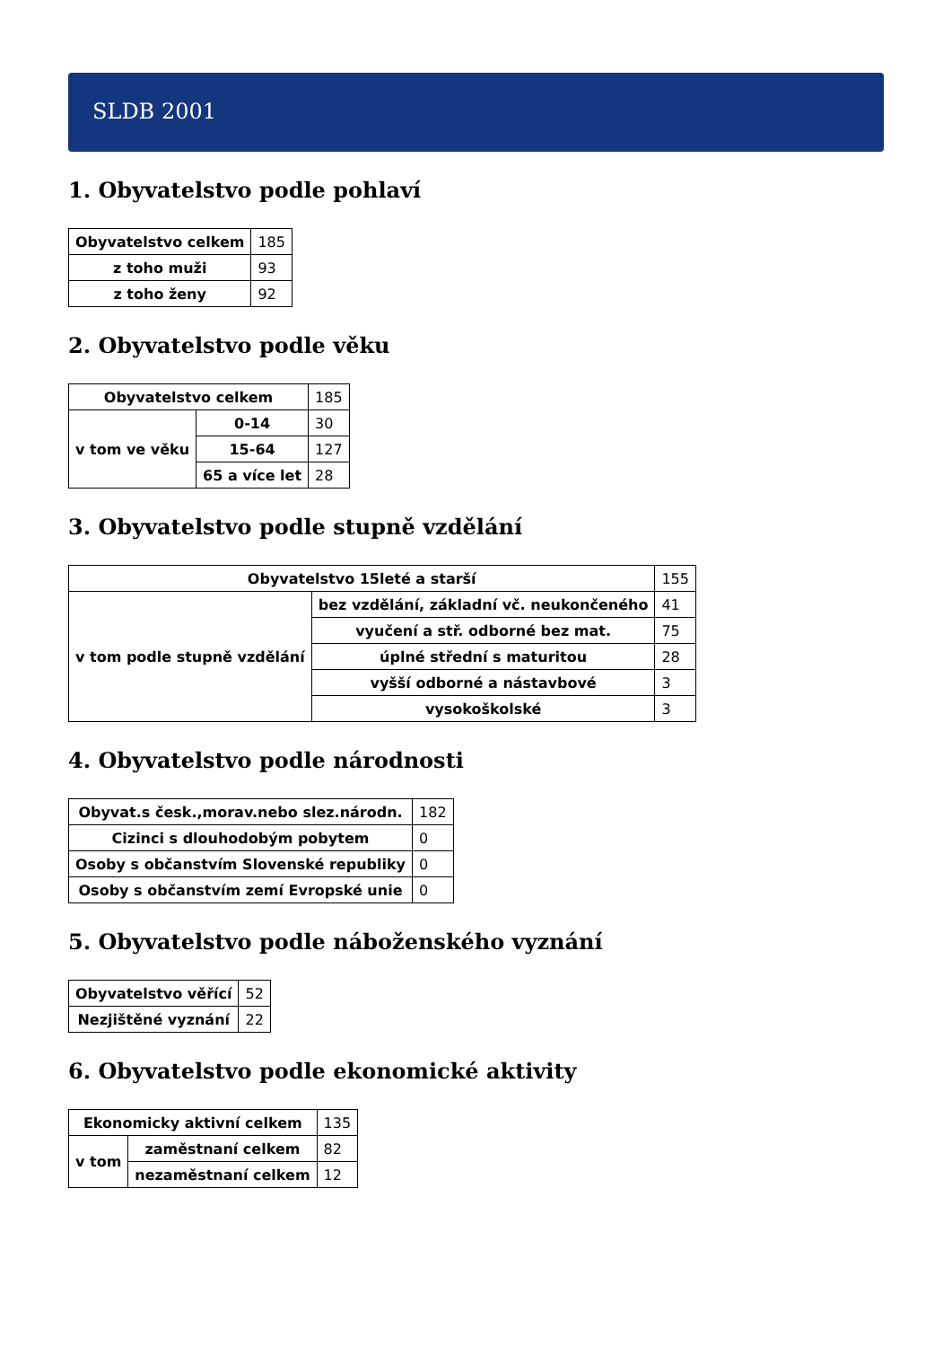SLDB 2001
1. Obyvatelstvo podle pohlaví
| Obyvatelstvo celkem | 185 |
| z toho muži | 93 |
| z toho ženy | 92 |
2. Obyvatelstvo podle věku
| Obyvatelstvo celkem | | 185 |
| v tom ve věku | 0-14 | 30 |
| | 15-64 | 127 |
| | 65 a více let | 28 |
3. Obyvatelstvo podle stupně vzdělání
| Obyvatelstvo 15leté a starší | | 155 |
| v tom podle stupně vzdělání | bez vzdělání, základní vč. neukončeného | 41 |
| | vyučení a stř. odborné bez mat. | 75 |
| | úplné střední s maturitou | 28 |
| | vyšší odborné a nástavbové | 3 |
| | vysokoškolské | 3 |
4. Obyvatelstvo podle národnosti
| Obyvat.s česk.,morav.nebo slez.národn. | 182 |
| Cizinci s dlouhodobým pobytem | 0 |
| Osoby s občanstvím Slovenské republiky | 0 |
| Osoby s občanstvím zemí Evropské unie | 0 |
5. Obyvatelstvo podle náboženského vyznání
| Obyvatelstvo věřící | 52 |
| Nezjištěné vyznání | 22 |
6. Obyvatelstvo podle ekonomické aktivity
| Ekonomicky aktivní celkem | | 135 |
| v tom | zaměstnaní celkem | 82 |
| | nezaměstnaní celkem | 12 |